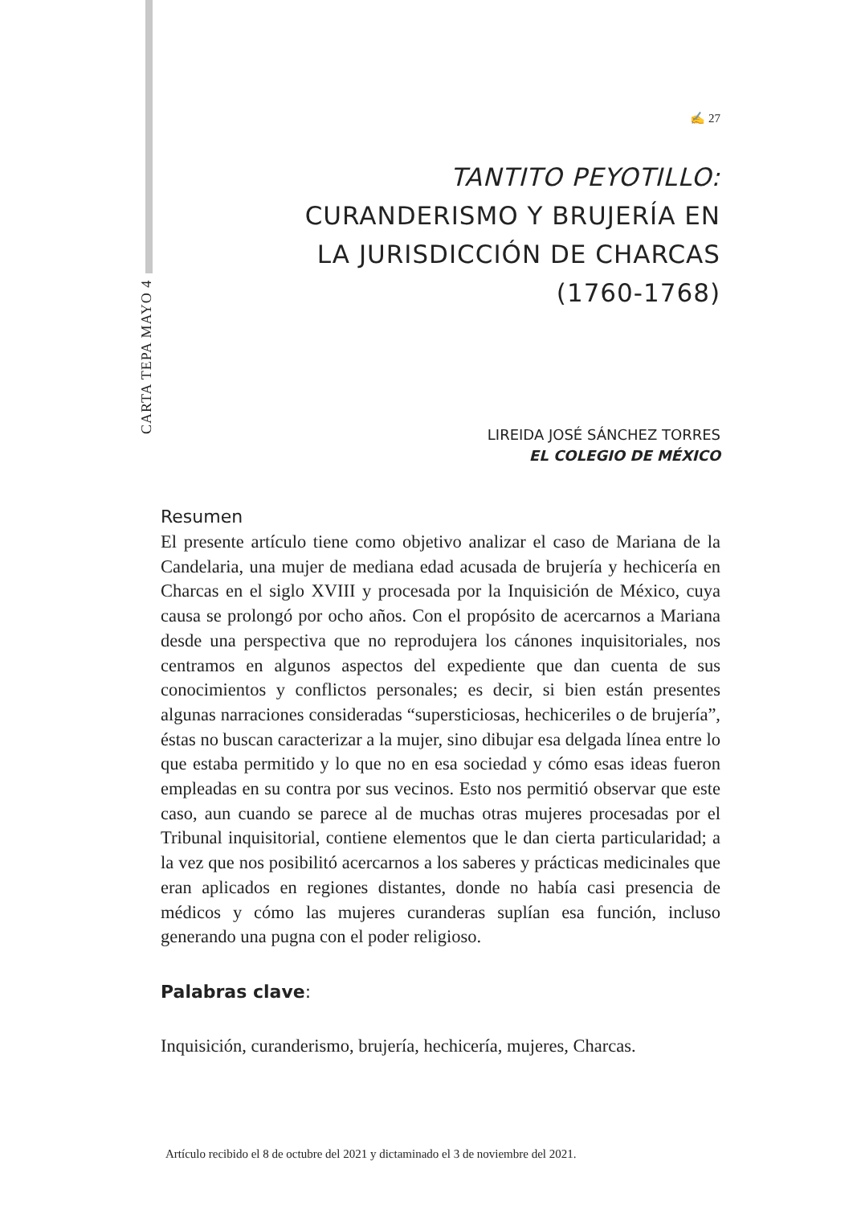CARTA TEPA MAYO 4
✍ 27
TANTITO PEYOTILLO:
CURANDERISMO Y BRUJERÍA EN
LA JURISDICCIÓN DE CHARCAS
(1760-1768)
LIREIDA JOSÉ SÁNCHEZ TORRES
EL COLEGIO DE MÉXICO
Resumen
El presente artículo tiene como objetivo analizar el caso de Mariana de la Candelaria, una mujer de mediana edad acusada de brujería y hechicería en Charcas en el siglo XVIII y procesada por la Inquisición de México, cuya causa se prolongó por ocho años. Con el propósito de acercarnos a Mariana desde una perspectiva que no reprodujera los cánones inquisitoriales, nos centramos en algunos aspectos del expediente que dan cuenta de sus conocimientos y conflictos personales; es decir, si bien están presentes algunas narraciones consideradas “supersticiosas, hechiceriles o de brujería”, éstas no buscan caracterizar a la mujer, sino dibujar esa delgada línea entre lo que estaba permitido y lo que no en esa sociedad y cómo esas ideas fueron empleadas en su contra por sus vecinos. Esto nos permitió observar que este caso, aun cuando se parece al de muchas otras mujeres procesadas por el Tribunal inquisitorial, contiene elementos que le dan cierta particularidad; a la vez que nos posibilitó acercarnos a los saberes y prácticas medicinales que eran aplicados en regiones distantes, donde no había casi presencia de médicos y cómo las mujeres curanderas suplían esa función, incluso generando una pugna con el poder religioso.
Palabras clave:
Inquisición, curanderismo, brujería, hechicería, mujeres, Charcas.
Artículo recibido el 8 de octubre del 2021 y dictaminado el 3 de noviembre del 2021.